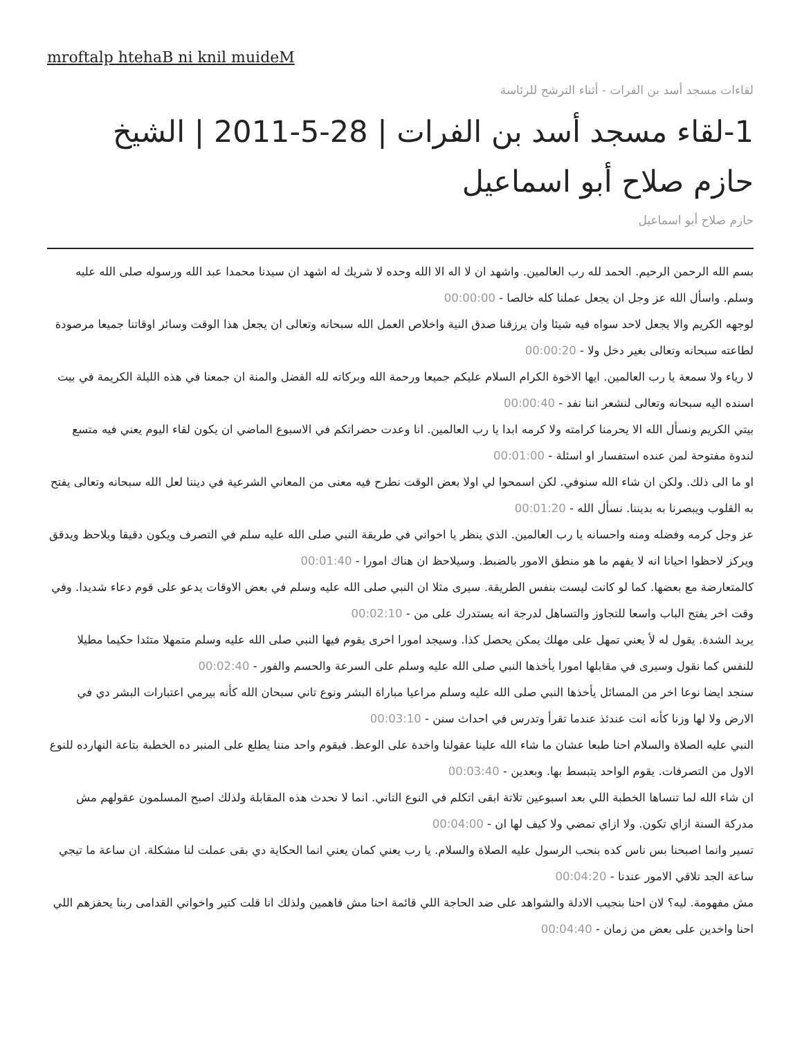mroftalp htehaB ni knil muideM
لقاءات مسجد أسد بن الفرات - أثناء الترشح للرئاسة
1-لقاء مسجد أسد بن الفرات | 28-5-2011 | الشيخ حازم صلاح أبو اسماعيل
حازم صلاح أبو اسماعيل
بسم الله الرحمن الرحيم. الحمد لله رب العالمين. واشهد ان لا اله الا الله وحده لا شريك له اشهد ان سيدنا محمدا عبد الله ورسوله صلى الله عليه وسلم. واسأل الله عز وجل ان يجعل عملنا كله خالصا - 00:00:00
لوجهه الكريم والا يجعل لاحد سواه فيه شيئا وان يرزقنا صدق النية واخلاص العمل الله سبحانه وتعالى ان يجعل هذا الوقت وسائر اوقاتنا جميعا مرصودة لطاعته سبحانه وتعالى بغير دخل ولا - 00:00:20
لا رياء ولا سمعة يا رب العالمين. ايها الاخوة الكرام السلام عليكم جميعا ورحمة الله وبركاته لله الفضل والمنة ان جمعنا في هذه الليلة الكريمة في بيت اسنده اليه سبحانه وتعالى لنشعر اننا نفد - 00:00:40
بيتي الكريم ونسأل الله الا يحرمنا كرامته ولا كرمه ابدا يا رب العالمين. انا وعدت حضراتكم في الاسبوع الماضي ان يكون لقاء اليوم يعني فيه متسع لندوة مفتوحة لمن عنده استفسار او اسئلة - 00:01:00
او ما الى ذلك. ولكن ان شاء الله سنوفي. لكن اسمحوا لي اولا بعض الوقت نطرح فيه معنى من المعاني الشرعية في ديننا لعل الله سبحانه وتعالى يفتح به القلوب ويبصرنا به بديننا. نسأل الله - 00:01:20
عز وجل كرمه وفضله ومنه واحسانه يا رب العالمين. الذي ينظر يا اخواني في طريقة النبي صلى الله عليه سلم في التصرف ويكون دقيقا ويلاحظ ويدقق ويركز لاحظوا احيانا انه لا يفهم ما هو منطق الامور بالضبط. وسيلاحظ ان هناك امورا - 00:01:40
كالمتعارضة مع بعضها. كما لو كانت ليست بنفس الطريقة. سيرى مثلا ان النبي صلى الله عليه وسلم في بعض الاوقات يدعو على قوم دعاء شديدا. وفي وقت اخر يفتح الباب واسعا للتجاوز والتساهل لدرجة انه يستدرك على من - 00:02:10
يريد الشدة. يقول له لأ يعني تمهل على مهلك يمكن يحصل كذا. وسيجد امورا اخرى يقوم فيها النبي صلى الله عليه وسلم متمهلا متئدا حكيما مطيلا للنفس كما نقول وسيرى في مقابلها امورا يأخذها النبي صلى الله عليه وسلم على السرعة والحسم والفور - 00:02:40
سنجد ايضا نوعا اخر من المسائل يأخذها النبي صلى الله عليه وسلم مراعيا مباراة البشر ونوع تاني سبحان الله كأنه بيرمي اعتبارات البشر دي في الارض ولا لها وزنا كأنه انت عندئذ عندما تقرأ وتدرس في احداث سنن - 00:03:10
النبي عليه الصلاة والسلام احنا طبعا عشان ما شاء الله علينا عقولنا واخدة على الوعظ. فيقوم واحد مننا يطلع على المنبر ده الخطبة بتاعة النهارده للنوع الاول من التصرفات. يقوم الواحد يتبسط بها. وبعدين - 00:03:40
ان شاء الله لما تنساها الخطبة اللي بعد اسبوعين تلاتة ابقى اتكلم في النوع التاني. انما لا نحدث هذه المقابلة ولذلك اصبح المسلمون عقولهم مش مدركة السنة ازاي تكون. ولا ازاي تمضي ولا كيف لها ان - 00:04:00
تسير وانما اصبحنا بس ناس كده بنحب الرسول عليه الصلاة والسلام. يا رب يعني كمان يعني انما الحكاية دي بقى عملت لنا مشكلة. ان ساعة ما تيجي ساعة الجد تلاقي الامور عندنا - 00:04:20
مش مفهومة. ليه؟ لان احنا بنجيب الادلة والشواهد على ضد الحاجة اللي قائمة احنا مش فاهمين ولذلك انا قلت كتير واخواني القدامى ربنا يحفزهم اللي احنا واخدين على بعض من زمان - 00:04:40